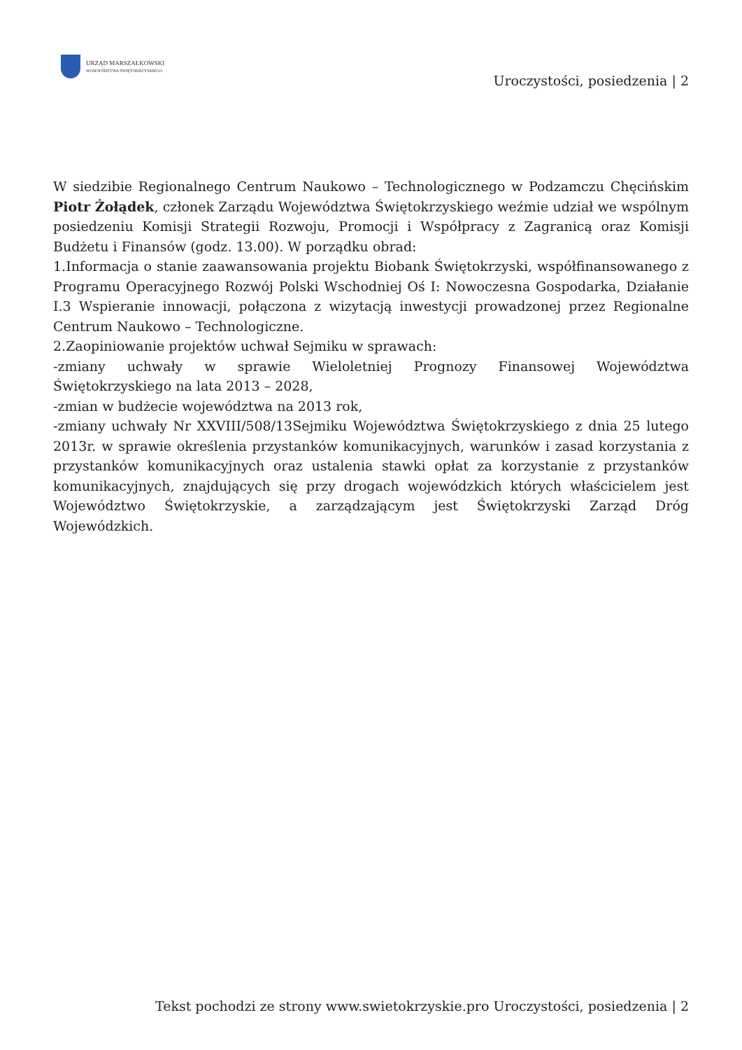URZĄD MARSZAŁKOWSKI
WOJEWÓDZTWA ŚWIĘTOKRZYSKIEGO
Uroczystości, posiedzenia | 2
W siedzibie Regionalnego Centrum Naukowo – Technologicznego w Podzamczu Chęcińskim Piotr Żołądek, członek Zarządu Województwa Świętokrzyskiego weźmie udział we wspólnym posiedzeniu Komisji Strategii Rozwoju, Promocji i Współpracy z Zagranicą oraz Komisji Budżetu i Finansów (godz. 13.00). W porządku obrad:
1.Informacja o stanie zaawansowania projektu Biobank Świętokrzyski, współfinansowanego z Programu Operacyjnego Rozwój Polski Wschodniej Oś I: Nowoczesna Gospodarka, Działanie I.3 Wspieranie innowacji, połączona z wizytacją inwestycji prowadzonej przez Regionalne Centrum Naukowo – Technologiczne.
2.Zaopiniowanie projektów uchwał Sejmiku w sprawach:
-zmiany uchwały w sprawie Wieloletniej Prognozy Finansowej Województwa Świętokrzyskiego na lata 2013 – 2028,
-zmian w budżecie województwa na 2013 rok,
-zmiany uchwały Nr XXVIII/508/13Sejmiku Województwa Świętokrzyskiego z dnia 25 lutego 2013r. w sprawie określenia przystanków komunikacyjnych, warunków i zasad korzystania z przystanków komunikacyjnych oraz ustalenia stawki opłat za korzystanie z przystanków komunikacyjnych, znajdujących się przy drogach wojewódzkich których właścicielem jest Województwo Świętokrzyskie, a zarządzającym jest Świętokrzyski Zarząd Dróg Wojewódzkich.
Tekst pochodzi ze strony www.swietokrzyskie.pro Uroczystości, posiedzenia | 2